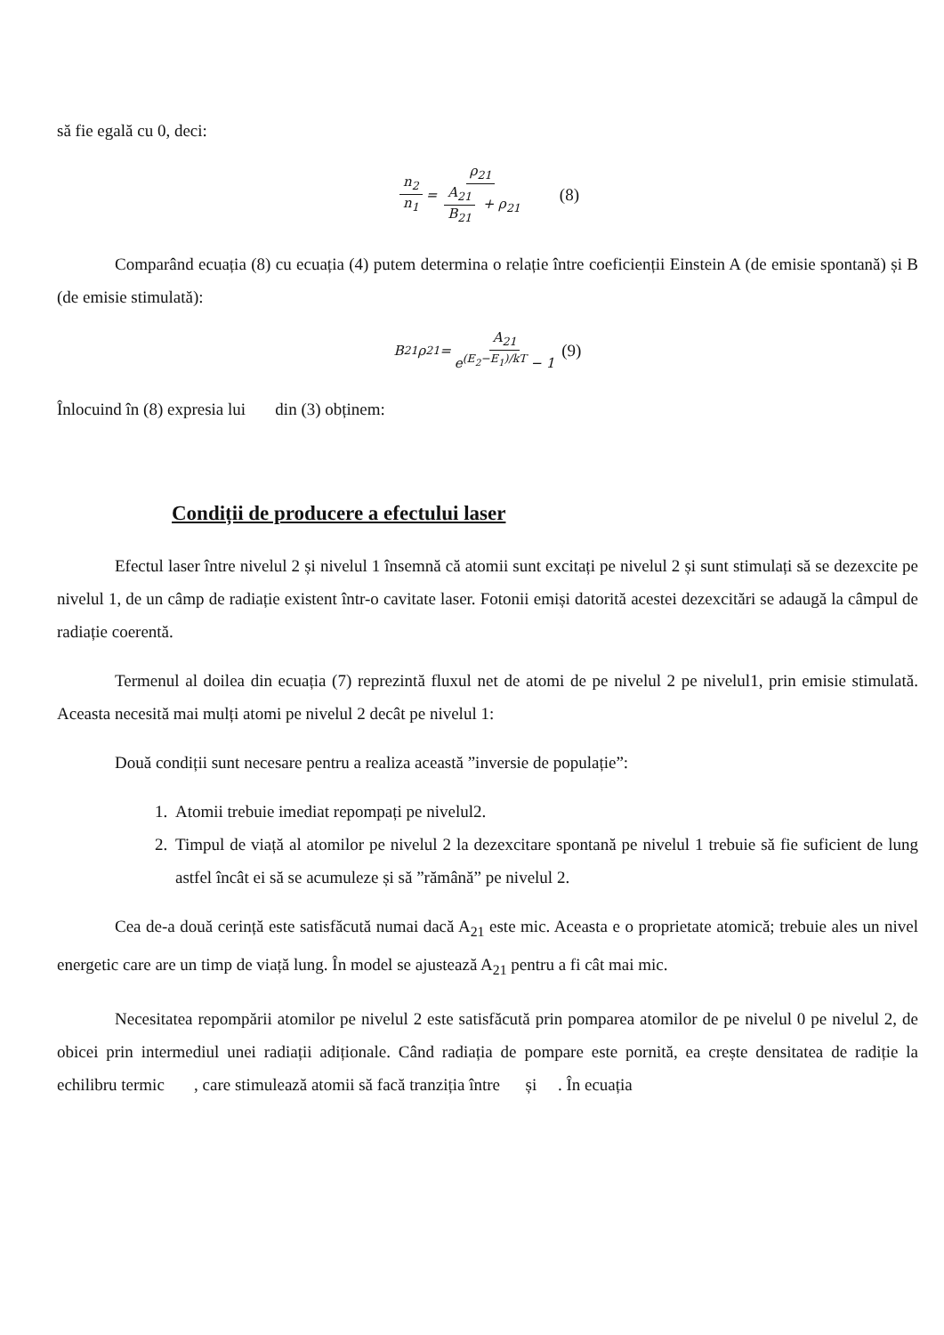să fie egală cu 0, deci:
n<sub>2</sub> n<sub>1</sub> = ρ<sub>21</sub> A<sub>21</sub> B<sub>21</sub> + ρ<sub>21</sub> (8)
Comparând ecuația (8) cu ecuația (4) putem determina o relație între coeficienții Einstein A (de emisie spontană) și B (de emisie stimulată):
B<sub>21</sub>ρ<sub>21</sub> = A<sub>21</sub> e<sup>(E<sub>2</sub>−E<sub>1</sub>)/kT</sup> − 1 (9)
Înlocuind în (8) expresia lui din (3) obținem:
Condiții de producere a efectului laser
Efectul laser între nivelul 2 și nivelul 1 însemnă că atomii sunt excitați pe nivelul 2 și sunt stimulați să se dezexcite pe nivelul 1, de un câmp de radiație existent într-o cavitate laser. Fotonii emiși datorită acestei dezexcitări se adaugă la câmpul de radiație coerentă.
Termenul al doilea din ecuația (7) reprezintă fluxul net de atomi de pe nivelul 2 pe nivelul1, prin emisie stimulată. Aceasta necesită mai mulți atomi pe nivelul 2 decât pe nivelul 1:
Două condiții sunt necesare pentru a realiza această ”inversie de populație”:
1. Atomii trebuie imediat repompați pe nivelul2.
2. Timpul de viață al atomilor pe nivelul 2 la dezexcitare spontană pe nivelul 1 trebuie să fie suficient de lung astfel încât ei să se acumuleze și să ”rămână” pe nivelul 2.
Cea de-a două cerință este satisfăcută numai dacă A<sub>21</sub> este mic. Aceasta e o proprietate atomică; trebuie ales un nivel energetic care are un timp de viață lung. În model se ajustează A<sub>21</sub> pentru a fi cât mai mic.
Necesitatea repompării atomilor pe nivelul 2 este satisfăcută prin pomparea atomilor de pe nivelul 0 pe nivelul 2, de obicei prin intermediul unei radiații adiționale. Când radiația de pompare este pornită, ea crește densitatea de radiție la echilibru termic , care stimulează atomii să facă tranziția între și . În ecuația